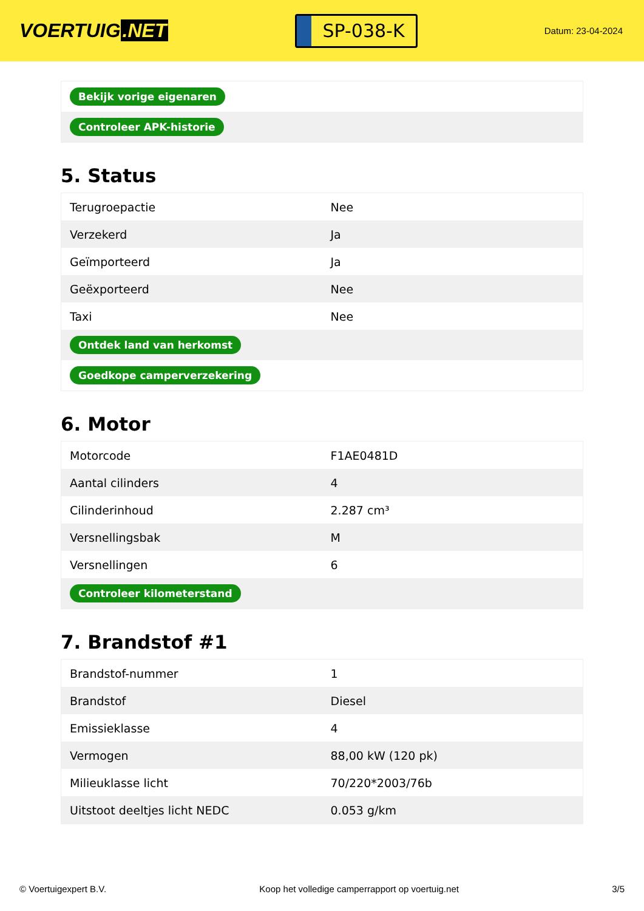VOERTUIG.NET
SP-038-K
Datum: 23-04-2024
| Bekijk vorige eigenaren |
| Controleer APK-historie |
5. Status
| Terugroepactie | Nee |
| Verzekerd | Ja |
| Geïmporteerd | Ja |
| Geëxporteerd | Nee |
| Taxi | Nee |
| Ontdek land van herkomst | |
| Goedkope camperverzekering | |
6. Motor
| Motorcode | F1AE0481D |
| Aantal cilinders | 4 |
| Cilinderinhoud | 2.287 cm³ |
| Versnellingsbak | M |
| Versnellingen | 6 |
| Controleer kilometerstand | |
7. Brandstof #1
| Brandstof-nummer | 1 |
| Brandstof | Diesel |
| Emissieklasse | 4 |
| Vermogen | 88,00 kW (120 pk) |
| Milieuklasse licht | 70/220*2003/76b |
| Uitstoot deeltjes licht NEDC | 0.053 g/km |
© Voertuigexpert B.V. Koop het volledige camperrapport op voertuig.net 3/5